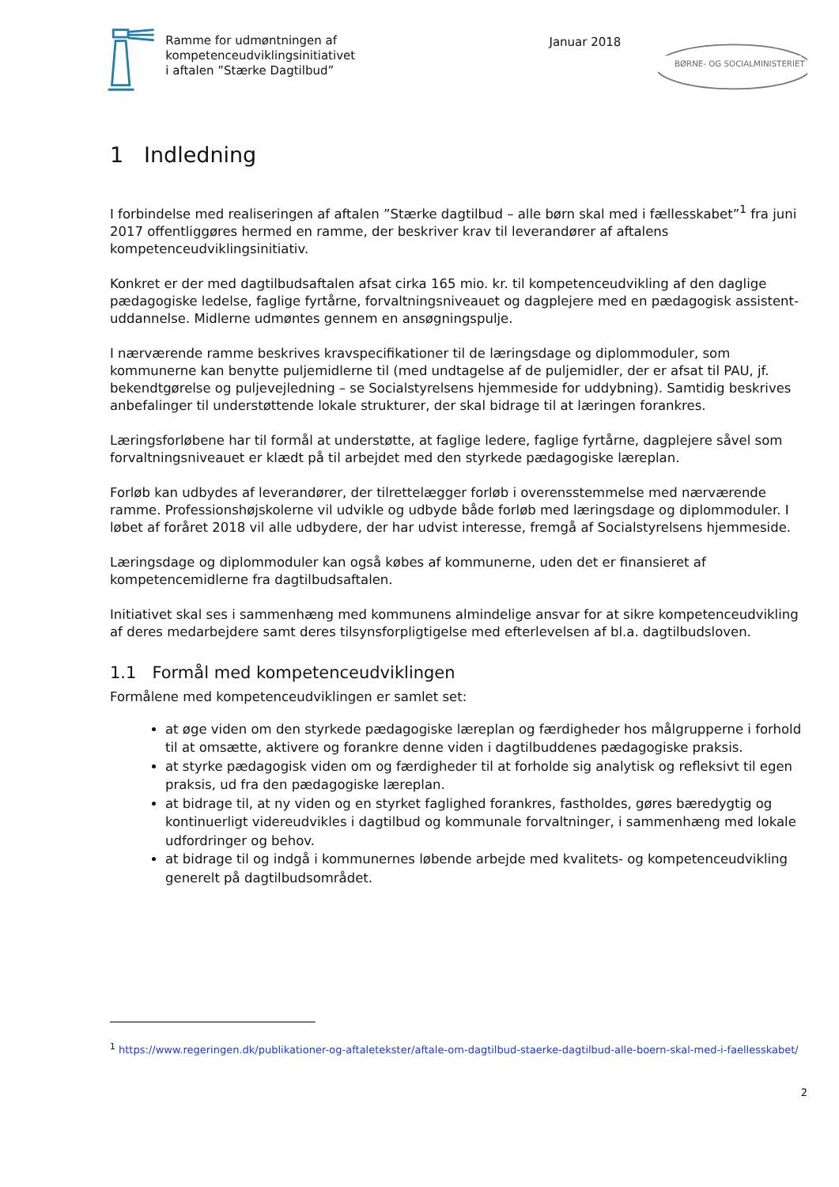Ramme for udmøntningen af
kompetenceudviklingsinitiativet
i aftalen ”Stærke Dagtilbud”
Januar 2018
BØRNE- OG SOCIALMINISTERIET
1 Indledning
I forbindelse med realiseringen af aftalen ”Stærke dagtilbud – alle børn skal med i fællesskabet”<sup>1</sup> fra juni 2017 offentliggøres hermed en ramme, der beskriver krav til leverandører af aftalens kompetenceudviklingsinitiativ.
Konkret er der med dagtilbudsaftalen afsat cirka 165 mio. kr. til kompetenceudvikling af den daglige pædagogiske ledelse, faglige fyrtårne, forvaltningsniveauet og dagplejere med en pædagogisk assistent-uddannelse. Midlerne udmøntes gennem en ansøgningspulje.
I nærværende ramme beskrives kravspecifikationer til de læringsdage og diplommoduler, som kommunerne kan benytte puljemidlerne til (med undtagelse af de puljemidler, der er afsat til PAU, jf. bekendtgørelse og puljevejledning – se Socialstyrelsens hjemmeside for uddybning). Samtidig beskrives anbefalinger til understøttende lokale strukturer, der skal bidrage til at læringen forankres.
Læringsforløbene har til formål at understøtte, at faglige ledere, faglige fyrtårne, dagplejere såvel som forvaltningsniveauet er klædt på til arbejdet med den styrkede pædagogiske læreplan.
Forløb kan udbydes af leverandører, der tilrettelægger forløb i overensstemmelse med nærværende ramme. Professionshøjskolerne vil udvikle og udbyde både forløb med læringsdage og diplommoduler. I løbet af foråret 2018 vil alle udbydere, der har udvist interesse, fremgå af Socialstyrelsens hjemmeside.
Læringsdage og diplommoduler kan også købes af kommunerne, uden det er finansieret af kompetencemidlerne fra dagtilbudsaftalen.
Initiativet skal ses i sammenhæng med kommunens almindelige ansvar for at sikre kompetenceudvikling af deres medarbejdere samt deres tilsynsforpligtigelse med efterlevelsen af bl.a. dagtilbudsloven.
1.1 Formål med kompetenceudviklingen
Formålene med kompetenceudviklingen er samlet set:
at øge viden om den styrkede pædagogiske læreplan og færdigheder hos målgrupperne i forhold til at omsætte, aktivere og forankre denne viden i dagtilbuddenes pædagogiske praksis.
at styrke pædagogisk viden om og færdigheder til at forholde sig analytisk og refleksivt til egen praksis, ud fra den pædagogiske læreplan.
at bidrage til, at ny viden og en styrket faglighed forankres, fastholdes, gøres bæredygtig og kontinuerligt videreudvikles i dagtilbud og kommunale forvaltninger, i sammenhæng med lokale udfordringer og behov.
at bidrage til og indgå i kommunernes løbende arbejde med kvalitets- og kompetenceudvikling generelt på dagtilbudsområdet.
<sup>1</sup> https://www.regeringen.dk/publikationer-og-aftaletekster/aftale-om-dagtilbud-staerke-dagtilbud-alle-boern-skal-med-i-faellesskabet/
2